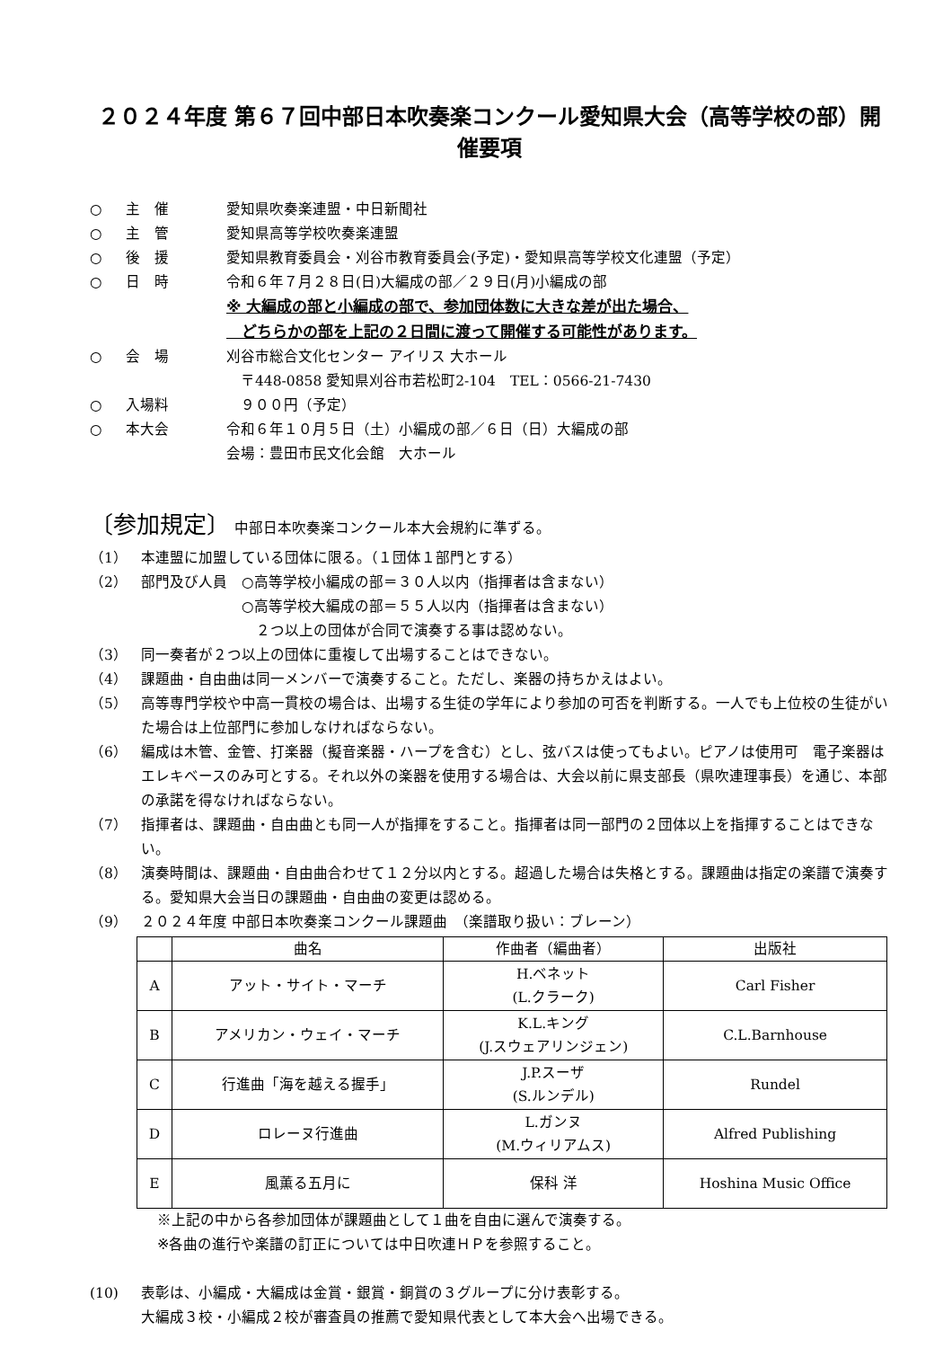２０２４年度 第６７回中部日本吹奏楽コンクール愛知県大会（高等学校の部）開催要項
○ 主　催 愛知県吹奏楽連盟・中日新聞社
○ 主　管 愛知県高等学校吹奏楽連盟
○ 後　援 愛知県教育委員会・刈谷市教育委員会(予定)・愛知県高等学校文化連盟（予定）
○ 日　時 令和６年７月２８日(日)大編成の部／２９日(月)小編成の部
※ 大編成の部と小編成の部で、参加団体数に大きな差が出た場合、
　どちらかの部を上記の２日間に渡って開催する可能性があります。
○ 会　場 刈谷市総合文化センター アイリス 大ホール
　〒448-0858 愛知県刈谷市若松町2-104　TEL：0566-21-7430
○ 入場料 　９００円（予定）
○ 本大会 令和６年１０月５日（土）小編成の部／６日（日）大編成の部
会場：豊田市民文化会館　大ホール
〔参加規定〕 中部日本吹奏楽コンクール本大会規約に準ずる。
（1） 本連盟に加盟している団体に限る。（１団体１部門とする）
（2） 部門及び人員　○高等学校小編成の部＝３０人以内（指揮者は含まない）
　　　　　　　○高等学校大編成の部＝５５人以内（指揮者は含まない）
　　　　　　　　２つ以上の団体が合同で演奏する事は認めない。
（3） 同一奏者が２つ以上の団体に重複して出場することはできない。
（4） 課題曲・自由曲は同一メンバーで演奏すること。ただし、楽器の持ちかえはよい。
（5） 高等専門学校や中高一貫校の場合は、出場する生徒の学年により参加の可否を判断する。一人でも上位校の生徒がいた場合は上位部門に参加しなければならない。
（6） 編成は木管、金管、打楽器（擬音楽器・ハープを含む）とし、弦バスは使ってもよい。ピアノは使用可　電子楽器はエレキベースのみ可とする。それ以外の楽器を使用する場合は、大会以前に県支部長（県吹連理事長）を通じ、本部の承諾を得なければならない。
（7） 指揮者は、課題曲・自由曲とも同一人が指揮をすること。指揮者は同一部門の２団体以上を指揮することはできない。
（8） 演奏時間は、課題曲・自由曲合わせて１２分以内とする。超過した場合は失格とする。課題曲は指定の楽譜で演奏する。愛知県大会当日の課題曲・自由曲の変更は認める。
（9） ２０２４年度 中部日本吹奏楽コンクール課題曲　（楽譜取り扱い：ブレーン）
| | 曲名 | 作曲者（編曲者） | 出版社 |
| --- | --- | --- | --- |
| A | アット・サイト・マーチ | H.ベネット (L.クラーク) | Carl Fisher |
| B | アメリカン・ウェイ・マーチ | K.L.キング (J.スウェアリンジェン) | C.L.Barnhouse |
| C | 行進曲「海を越える握手」 | J.P.スーザ (S.ルンデル) | Rundel |
| D | ロレーヌ行進曲 | L.ガンヌ (M.ウィリアムス) | Alfred Publishing |
| E | 風薫る五月に | 保科 洋 | Hoshina Music Office |
※上記の中から各参加団体が課題曲として１曲を自由に選んで演奏する。
※各曲の進行や楽譜の訂正については中日吹連ＨＰを参照すること。
(10) 表彰は、小編成・大編成は金賞・銀賞・銅賞の３グループに分け表彰する。
大編成３校・小編成２校が審査員の推薦で愛知県代表として本大会へ出場できる。